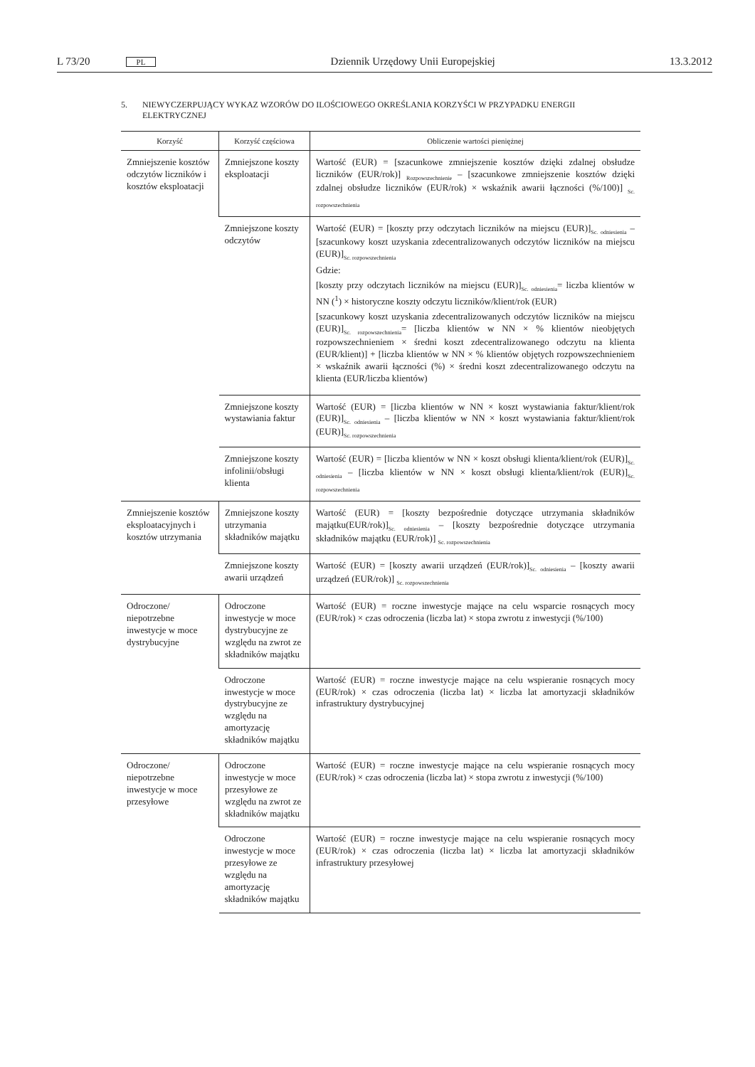L 73/20 PL Dziennik Urzędowy Unii Europejskiej 13.3.2012
5. NIEWYCZERPUJĄCY WYKAZ WZORÓW DO ILOŚCIOWEGO OKREŚLANIA KORZYŚCI W PRZYPADKU ENERGII ELEKTRYCZNEJ
| Korzyść | Korzyść częściowa | Obliczenie wartości pieniężnej |
| --- | --- | --- |
| Zmniejszenie kosztów odczytów liczników i kosztów eksploatacji | Zmniejszone koszty eksploatacji | Wartość (EUR) = [szacunkowe zmniejszenie kosztów dzięki zdalnej obsłudze liczników (EUR/rok)] <sub>Rozpowszechnienie</sub> – [szacunkowe zmniejszenie kosztów dzięki zdalnej obsłudze liczników (EUR/rok) × wskaźnik awarii łączności (%/100)] <sub>Sc. rozpowszechnienia</sub> |
| | Zmniejszone koszty odczytów | Wartość (EUR) = [koszty przy odczytach liczników na miejscu (EUR)]<sub>Sc. odniesienia</sub> – [szacunkowy koszt uzyskania zdecentralizowanych odczytów liczników na miejscu (EUR)]<sub>Sc. rozpowszechnienia</sub> Gdzie: [koszty przy odczytach liczników na miejscu (EUR)]<sub>Sc. odniesienia</sub>= liczba klientów w NN (<sup>1</sup>) × historyczne koszty odczytu liczników/klient/rok (EUR) [szacunkowy koszt uzyskania zdecentralizowanych odczytów liczników na miejscu (EUR)]<sub>Sc. rozpowszechnienia</sub>= [liczba klientów w NN × % klientów nieobjętych rozpowszechnieniem × średni koszt zdecentralizowanego odczytu na klienta (EUR/klient)] + [liczba klientów w NN × % klientów objętych rozpowszechnieniem × wskaźnik awarii łączności (%) × średni koszt zdecentralizowanego odczytu na klienta (EUR/liczba klientów) |
| | Zmniejszone koszty wystawiania faktur | Wartość (EUR) = [liczba klientów w NN × koszt wystawiania faktur/klient/rok (EUR)]<sub>Sc. odniesienia</sub> – [liczba klientów w NN × koszt wystawiania faktur/klient/rok (EUR)]<sub>Sc. rozpowszechnienia</sub> |
| | Zmniejszone koszty infolinii/obsługi klienta | Wartość (EUR) = [liczba klientów w NN × koszt obsługi klienta/klient/rok (EUR)]<sub>Sc. odniesienia</sub> – [liczba klientów w NN × koszt obsługi klienta/klient/rok (EUR)]<sub>Sc. rozpowszechnienia</sub> |
| Zmniejszenie kosztów eksploatacyjnych i kosztów utrzymania | Zmniejszone koszty utrzymania składników majątku | Wartość (EUR) = [koszty bezpośrednie dotyczące utrzymania składników majątku(EUR/rok)]<sub>Sc. odniesienia</sub> – [koszty bezpośrednie dotyczące utrzymania składników majątku (EUR/rok)] <sub>Sc. rozpowszechnienia</sub> |
| | Zmniejszone koszty awarii urządzeń | Wartość (EUR) = [koszty awarii urządzeń (EUR/rok)]<sub>Sc. odniesienia</sub> – [koszty awarii urządzeń (EUR/rok)] <sub>Sc. rozpowszechnienia</sub> |
| Odroczone/ niepotrzebne inwestycje w moce dystrybucyjne | Odroczone inwestycje w moce dystrybucyjne ze względu na zwrot ze składników majątku | Wartość (EUR) = roczne inwestycje mające na celu wsparcie rosnących mocy (EUR/rok) × czas odroczenia (liczba lat) × stopa zwrotu z inwestycji (%/100) |
| | Odroczone inwestycje w moce dystrybucyjne ze względu na amortyzację składników majątku | Wartość (EUR) = roczne inwestycje mające na celu wspieranie rosnących mocy (EUR/rok) × czas odroczenia (liczba lat) × liczba lat amortyzacji składników infrastruktury dystrybucyjnej |
| Odroczone/ niepotrzebne inwestycje w moce przesyłowe | Odroczone inwestycje w moce przesyłowe ze względu na zwrot ze składników majątku | Wartość (EUR) = roczne inwestycje mające na celu wspieranie rosnących mocy (EUR/rok) × czas odroczenia (liczba lat) × stopa zwrotu z inwestycji (%/100) |
| | Odroczone inwestycje w moce przesyłowe ze względu na amortyzację składników majątku | Wartość (EUR) = roczne inwestycje mające na celu wspieranie rosnących mocy (EUR/rok) × czas odroczenia (liczba lat) × liczba lat amortyzacji składników infrastruktury przesyłowej |